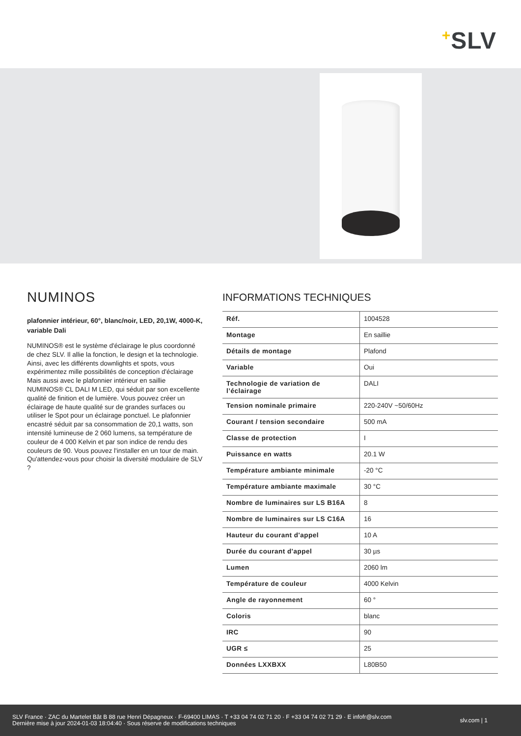+SLV
NUMINOS
plafonnier intérieur, 60°, blanc/noir, LED, 20,1W, 4000-K, variable Dali
NUMINOS® est le système d'éclairage le plus coordonné de chez SLV. Il allie la fonction, le design et la technologie. Ainsi, avec les différents downlights et spots, vous expérimentez mille possibilités de conception d'éclairage Mais aussi avec le plafonnier intérieur en saillie NUMINOS® CL DALI M LED, qui séduit par son excellente qualité de finition et de lumière. Vous pouvez créer un éclairage de haute qualité sur de grandes surfaces ou utiliser le Spot pour un éclairage ponctuel. Le plafonnier encastré séduit par sa consommation de 20,1 watts, son intensité lumineuse de 2 060 lumens, sa température de couleur de 4 000 Kelvin et par son indice de rendu des couleurs de 90. Vous pouvez l'installer en un tour de main. Qu'attendez-vous pour choisir la diversité modulaire de SLV ?
INFORMATIONS TECHNIQUES
| Réf. | 1004528 |
| Montage | En saillie |
| Détails de montage | Plafond |
| Variable | Oui |
| Technologie de variation de l’éclairage | DALI |
| Tension nominale primaire | 220-240V ~50/60Hz |
| Courant / tension secondaire | 500 mA |
| Classe de protection | I |
| Puissance en watts | 20.1 W |
| Température ambiante minimale | -20 °C |
| Température ambiante maximale | 30 °C |
| Nombre de luminaires sur LS B16A | 8 |
| Nombre de luminaires sur LS C16A | 16 |
| Hauteur du courant d'appel | 10 A |
| Durée du courant d'appel | 30 µs |
| Lumen | 2060 lm |
| Température de couleur | 4000 Kelvin |
| Angle de rayonnement | 60 ° |
| Coloris | blanc |
| IRC | 90 |
| UGR ≤ | 25 |
| Données LXXBXX | L80B50 |
SLV France · ZAC du Martelet Bât B 88 rue Henri Dépagneux · F-69400 LIMAS · T +33 04 74 02 71 20 · F +33 04 74 02 71 29 · E infofr@slv.com
Dernière mise à jour 2024-01-03 18:04:40 · Sous réserve de modifications techniques
slv.com | 1